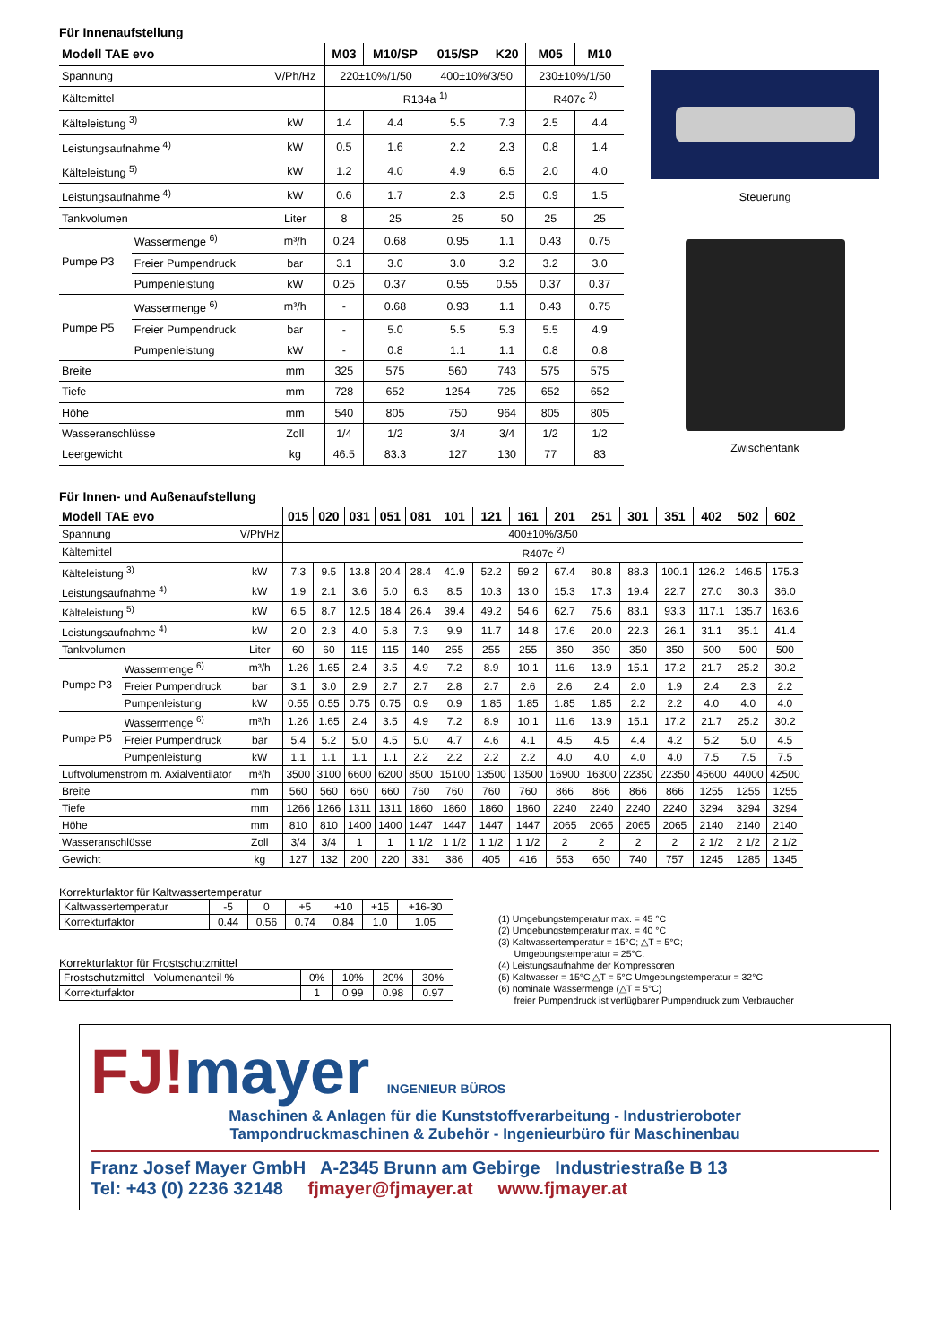Für Innenaufstellung
| Modell TAE evo | | | M03 | M10/SP | 015/SP | K20 | M05 | M10 |
| --- | --- | --- | --- | --- | --- | --- | --- | --- |
| Spannung | | V/Ph/Hz | 220±10%/1/50 | | 400±10%/3/50 | | 230±10%/1/50 | |
| Kältemittel | | | R134a <sup>1)</sup> | | | | R407c <sup>2)</sup> | |
| Kälteleistung <sup>3)</sup> | | kW | 1.4 | 4.4 | 5.5 | 7.3 | 2.5 | 4.4 |
| Leistungsaufnahme <sup>4)</sup> | | kW | 0.5 | 1.6 | 2.2 | 2.3 | 0.8 | 1.4 |
| Kälteleistung <sup>5)</sup> | | kW | 1.2 | 4.0 | 4.9 | 6.5 | 2.0 | 4.0 |
| Leistungsaufnahme <sup>4)</sup> | | kW | 0.6 | 1.7 | 2.3 | 2.5 | 0.9 | 1.5 |
| Tankvolumen | | Liter | 8 | 25 | 25 | 50 | 25 | 25 |
| Pumpe P3 | Wassermenge <sup>6)</sup> | m³/h | 0.24 | 0.68 | 0.95 | 1.1 | 0.43 | 0.75 |
| | Freier Pumpendruck | bar | 3.1 | 3.0 | 3.0 | 3.2 | 3.2 | 3.0 |
| | Pumpenleistung | kW | 0.25 | 0.37 | 0.55 | 0.55 | 0.37 | 0.37 |
| Pumpe P5 | Wassermenge <sup>6)</sup> | m³/h | - | 0.68 | 0.93 | 1.1 | 0.43 | 0.75 |
| | Freier Pumpendruck | bar | - | 5.0 | 5.5 | 5.3 | 5.5 | 4.9 |
| | Pumpenleistung | kW | - | 0.8 | 1.1 | 1.1 | 0.8 | 0.8 |
| Breite | | mm | 325 | 575 | 560 | 743 | 575 | 575 |
| Tiefe | | mm | 728 | 652 | 1254 | 725 | 652 | 652 |
| Höhe | | mm | 540 | 805 | 750 | 964 | 805 | 805 |
| Wasseranschlüsse | | Zoll | 1/4 | 1/2 | 3/4 | 3/4 | 1/2 | 1/2 |
| Leergewicht | | kg | 46.5 | 83.3 | 127 | 130 | 77 | 83 |
Steuerung
Zwischentank
Für Innen- und Außenaufstellung
| Modell TAE evo | | | 015 | 020 | 031 | 051 | 081 | 101 | 121 | 161 | 201 | 251 | 301 | 351 | 402 | 502 | 602 |
| --- | --- | --- | --- | --- | --- | --- | --- | --- | --- | --- | --- | --- | --- | --- | --- | --- | --- |
| Spannung | | V/Ph/Hz | 400±10%/3/50 | | | | | | | | | | | | | | |
| Kältemittel | | | R407c <sup>2)</sup> | | | | | | | | | | | | | | |
| Kälteleistung <sup>3)</sup> | | kW | 7.3 | 9.5 | 13.8 | 20.4 | 28.4 | 41.9 | 52.2 | 59.2 | 67.4 | 80.8 | 88.3 | 100.1 | 126.2 | 146.5 | 175.3 |
| Leistungsaufnahme <sup>4)</sup> | | kW | 1.9 | 2.1 | 3.6 | 5.0 | 6.3 | 8.5 | 10.3 | 13.0 | 15.3 | 17.3 | 19.4 | 22.7 | 27.0 | 30.3 | 36.0 |
| Kälteleistung <sup>5)</sup> | | kW | 6.5 | 8.7 | 12.5 | 18.4 | 26.4 | 39.4 | 49.2 | 54.6 | 62.7 | 75.6 | 83.1 | 93.3 | 117.1 | 135.7 | 163.6 |
| Leistungsaufnahme <sup>4)</sup> | | kW | 2.0 | 2.3 | 4.0 | 5.8 | 7.3 | 9.9 | 11.7 | 14.8 | 17.6 | 20.0 | 22.3 | 26.1 | 31.1 | 35.1 | 41.4 |
| Tankvolumen | | Liter | 60 | 60 | 115 | 115 | 140 | 255 | 255 | 255 | 350 | 350 | 350 | 350 | 500 | 500 | 500 |
| Pumpe P3 | Wassermenge <sup>6)</sup> | m³/h | 1.26 | 1.65 | 2.4 | 3.5 | 4.9 | 7.2 | 8.9 | 10.1 | 11.6 | 13.9 | 15.1 | 17.2 | 21.7 | 25.2 | 30.2 |
| | Freier Pumpendruck | bar | 3.1 | 3.0 | 2.9 | 2.7 | 2.7 | 2.8 | 2.7 | 2.6 | 2.6 | 2.4 | 2.0 | 1.9 | 2.4 | 2.3 | 2.2 |
| | Pumpenleistung | kW | 0.55 | 0.55 | 0.75 | 0.75 | 0.9 | 0.9 | 1.85 | 1.85 | 1.85 | 1.85 | 2.2 | 2.2 | 4.0 | 4.0 | 4.0 |
| Pumpe P5 | Wassermenge <sup>6)</sup> | m³/h | 1.26 | 1.65 | 2.4 | 3.5 | 4.9 | 7.2 | 8.9 | 10.1 | 11.6 | 13.9 | 15.1 | 17.2 | 21.7 | 25.2 | 30.2 |
| | Freier Pumpendruck | bar | 5.4 | 5.2 | 5.0 | 4.5 | 5.0 | 4.7 | 4.6 | 4.1 | 4.5 | 4.5 | 4.4 | 4.2 | 5.2 | 5.0 | 4.5 |
| | Pumpenleistung | kW | 1.1 | 1.1 | 1.1 | 1.1 | 2.2 | 2.2 | 2.2 | 2.2 | 4.0 | 4.0 | 4.0 | 4.0 | 7.5 | 7.5 | 7.5 |
| Luftvolumenstrom m. Axialventilator | | m³/h | 3500 | 3100 | 6600 | 6200 | 8500 | 15100 | 13500 | 13500 | 16900 | 16300 | 22350 | 22350 | 45600 | 44000 | 42500 |
| Breite | | mm | 560 | 560 | 660 | 660 | 760 | 760 | 760 | 760 | 866 | 866 | 866 | 866 | 1255 | 1255 | 1255 |
| Tiefe | | mm | 1266 | 1266 | 1311 | 1311 | 1860 | 1860 | 1860 | 1860 | 2240 | 2240 | 2240 | 2240 | 3294 | 3294 | 3294 |
| Höhe | | mm | 810 | 810 | 1400 | 1400 | 1447 | 1447 | 1447 | 1447 | 2065 | 2065 | 2065 | 2065 | 2140 | 2140 | 2140 |
| Wasseranschlüsse | | Zoll | 3/4 | 3/4 | 1 | 1 | 1 1/2 | 1 1/2 | 1 1/2 | 1 1/2 | 2 | 2 | 2 | 2 | 2 1/2 | 2 1/2 | 2 1/2 |
| Gewicht | | kg | 127 | 132 | 200 | 220 | 331 | 386 | 405 | 416 | 553 | 650 | 740 | 757 | 1245 | 1285 | 1345 |
Korrekturfaktor für Kaltwassertemperatur
| Kaltwassertemperatur | -5 | 0 | +5 | +10 | +15 | +16-30 |
| Korrekturfaktor | 0.44 | 0.56 | 0.74 | 0.84 | 1.0 | 1.05 |
Korrekturfaktor für Frostschutzmittel
| Frostschutzmittel Volumenanteil % | 0% | 10% | 20% | 30% |
| Korrekturfaktor | 1 | 0.99 | 0.98 | 0.97 |
(1) Umgebungstemperatur max. = 45 °C
(2) Umgebungstemperatur max. = 40 °C
(3) Kaltwassertemperatur = 15°C; △T = 5°C;
Umgebungstemperatur = 25°C.
(4) Leistungsaufnahme der Kompressoren
(5) Kaltwasser = 15°C △T = 5°C Umgebungstemperatur = 32°C
(6) nominale Wassermenge (△T = 5°C)
freier Pumpendruck ist verfügbarer Pumpendruck zum Verbraucher
FJ!mayer INGENIEUR BÜROS
Maschinen & Anlagen für die Kunststoffverarbeitung - Industrieroboter
Tampondruckmaschinen & Zubehör - Ingenieurbüro für Maschinenbau
Franz Josef Mayer GmbH A-2345 Brunn am Gebirge Industriestraße B 13
Tel: +43 (0) 2236 32148 fjmayer@fjmayer.at www.fjmayer.at